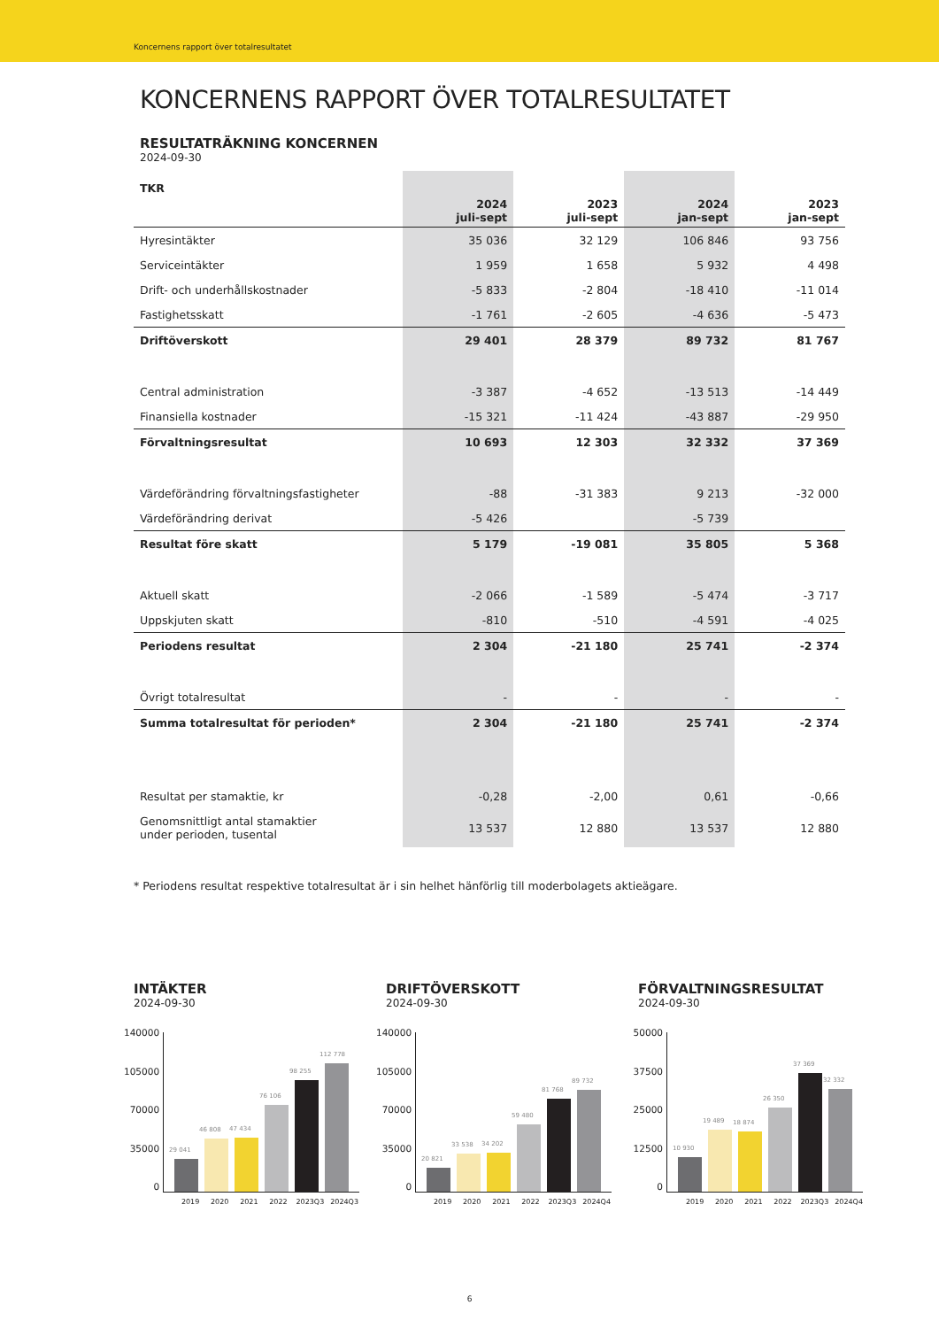Koncernens rapport över totalresultatet
KONCERNENS RAPPORT ÖVER TOTALRESULTATET
RESULTATRÄKNING KONCERNEN
2024-09-30
| TKR | 2024 juli-sept | 2023 juli-sept | 2024 jan-sept | 2023 jan-sept |
| --- | --- | --- | --- | --- |
| Hyresintäkter | 35 036 | 32 129 | 106 846 | 93 756 |
| Serviceintäkter | 1 959 | 1 658 | 5 932 | 4 498 |
| Drift- och underhållskostnader | -5 833 | -2 804 | -18 410 | -11 014 |
| Fastighetsskatt | -1 761 | -2 605 | -4 636 | -5 473 |
| Driftöverskott | 29 401 | 28 379 | 89 732 | 81 767 |
| Central administration | -3 387 | -4 652 | -13 513 | -14 449 |
| Finansiella kostnader | -15 321 | -11 424 | -43 887 | -29 950 |
| Förvaltningsresultat | 10 693 | 12 303 | 32 332 | 37 369 |
| Värdeförändring förvaltningsfastigheter | -88 | -31 383 | 9 213 | -32 000 |
| Värdeförändring derivat | -5 426 | | -5 739 | |
| Resultat före skatt | 5 179 | -19 081 | 35 805 | 5 368 |
| Aktuell skatt | -2 066 | -1 589 | -5 474 | -3 717 |
| Uppskjuten skatt | -810 | -510 | -4 591 | -4 025 |
| Periodens resultat | 2 304 | -21 180 | 25 741 | -2 374 |
| Övrigt totalresultat | - | - | - | - |
| Summa totalresultat för perioden* | 2 304 | -21 180 | 25 741 | -2 374 |
| Resultat per stamaktie, kr | -0,28 | -2,00 | 0,61 | -0,66 |
| Genomsnittligt antal stamaktier under perioden, tusental | 13 537 | 12 880 | 13 537 | 12 880 |
* Periodens resultat respektive totalresultat är i sin helhet hänförlig till moderbolagets aktieägare.
INTÄKTER
2024-09-30
140000
105000
70000
35000
0
29 041
46 808
47 434
76 106
98 255
112 778
2019 2020 2021 2022 2023Q3 2024Q3
DRIFTÖVERSKOTT
2024-09-30
140000
105000
70000
35000
0
20 821
33 538
34 202
59 480
81 768
89 732
2019 2020 2021 2022 2023Q3 2024Q4
FÖRVALTNINGSRESULTAT
2024-09-30
50000
37500
25000
12500
0
10 930
19 489
18 874
26 350
37 369
32 332
2019 2020 2021 2022 2023Q3 2024Q4
6